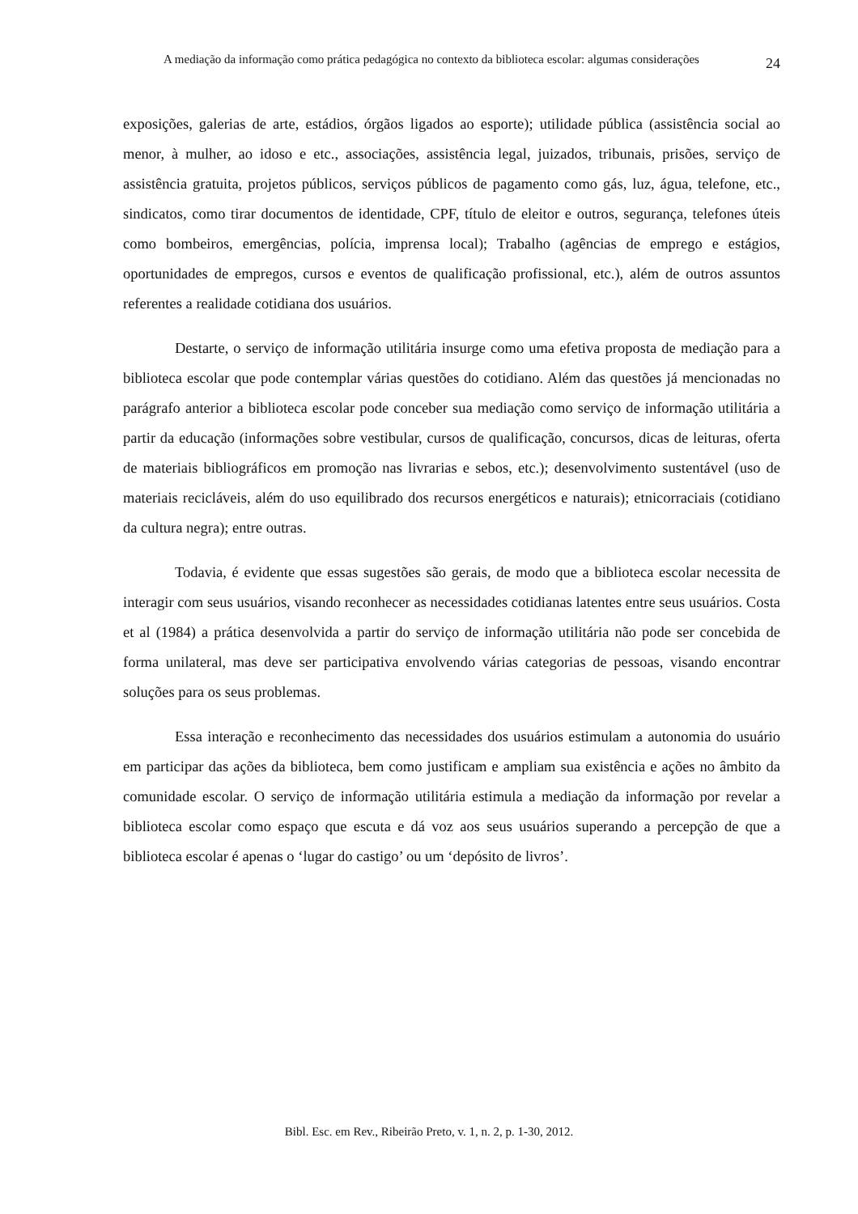A mediação da informação como prática pedagógica no contexto da biblioteca escolar: algumas considerações
24
exposições, galerias de arte, estádios, órgãos ligados ao esporte); utilidade pública (assistência social ao menor, à mulher, ao idoso e etc., associações, assistência legal, juizados, tribunais, prisões, serviço de assistência gratuita, projetos públicos, serviços públicos de pagamento como gás, luz, água, telefone, etc., sindicatos, como tirar documentos de identidade, CPF, título de eleitor e outros, segurança, telefones úteis como bombeiros, emergências, polícia, imprensa local); Trabalho (agências de emprego e estágios, oportunidades de empregos, cursos e eventos de qualificação profissional, etc.), além de outros assuntos referentes a realidade cotidiana dos usuários.
Destarte, o serviço de informação utilitária insurge como uma efetiva proposta de mediação para a biblioteca escolar que pode contemplar várias questões do cotidiano. Além das questões já mencionadas no parágrafo anterior a biblioteca escolar pode conceber sua mediação como serviço de informação utilitária a partir da educação (informações sobre vestibular, cursos de qualificação, concursos, dicas de leituras, oferta de materiais bibliográficos em promoção nas livrarias e sebos, etc.); desenvolvimento sustentável (uso de materiais recicláveis, além do uso equilibrado dos recursos energéticos e naturais); etnicorraciais (cotidiano da cultura negra); entre outras.
Todavia, é evidente que essas sugestões são gerais, de modo que a biblioteca escolar necessita de interagir com seus usuários, visando reconhecer as necessidades cotidianas latentes entre seus usuários. Costa et al (1984) a prática desenvolvida a partir do serviço de informação utilitária não pode ser concebida de forma unilateral, mas deve ser participativa envolvendo várias categorias de pessoas, visando encontrar soluções para os seus problemas.
Essa interação e reconhecimento das necessidades dos usuários estimulam a autonomia do usuário em participar das ações da biblioteca, bem como justificam e ampliam sua existência e ações no âmbito da comunidade escolar. O serviço de informação utilitária estimula a mediação da informação por revelar a biblioteca escolar como espaço que escuta e dá voz aos seus usuários superando a percepção de que a biblioteca escolar é apenas o ‘lugar do castigo’ ou um ‘depósito de livros’.
Bibl. Esc. em Rev., Ribeirão Preto, v. 1, n. 2, p. 1-30, 2012.